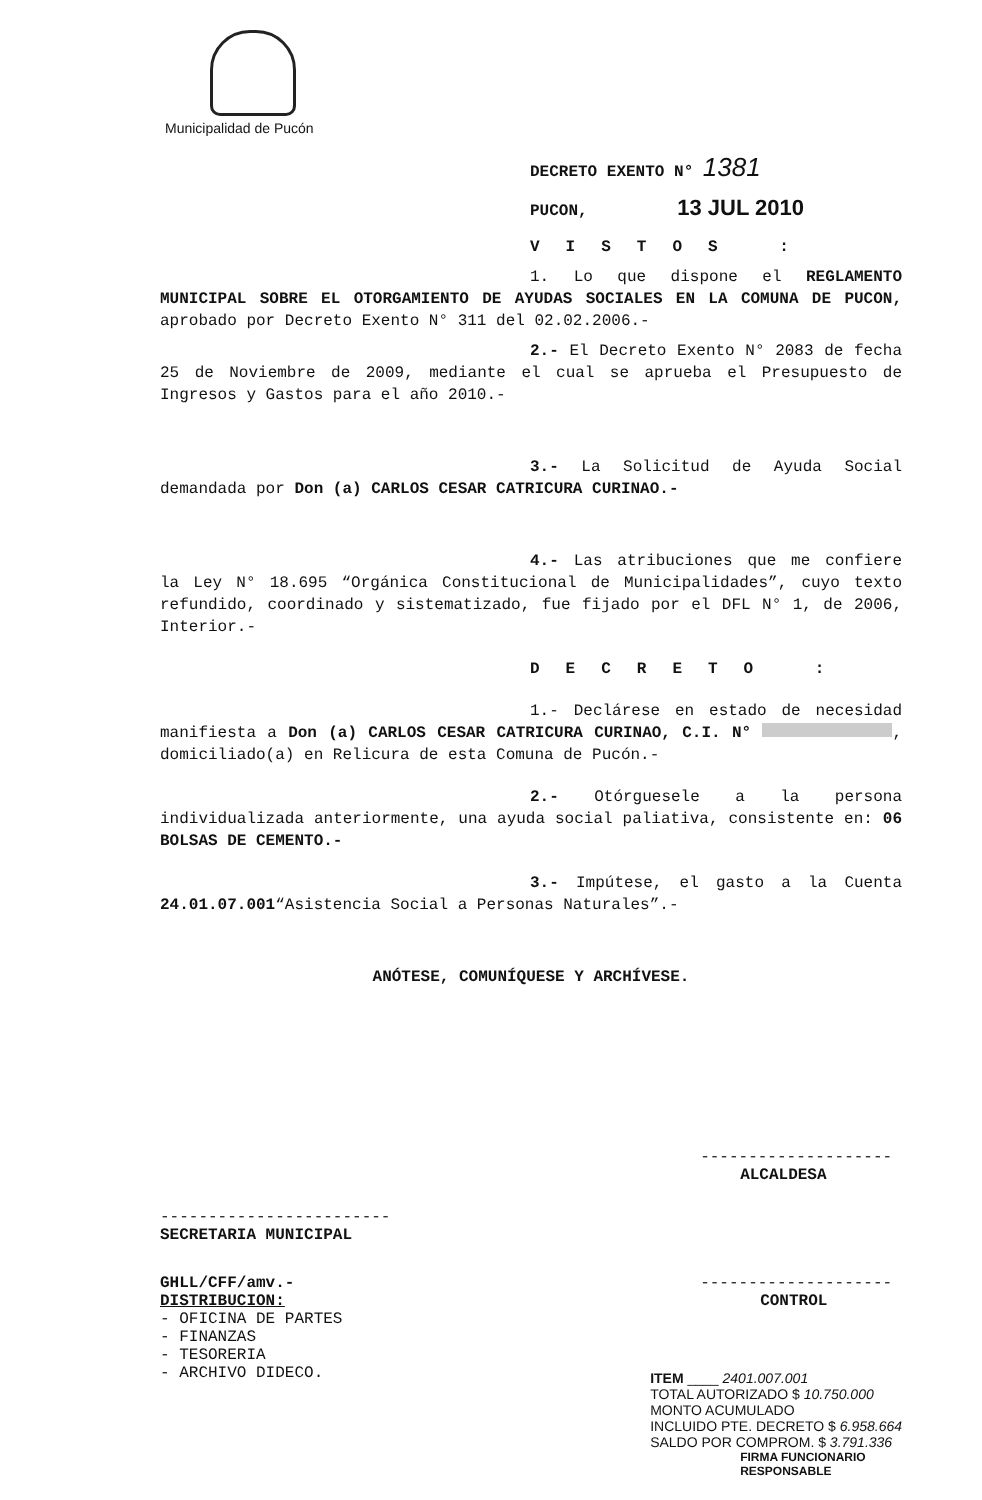Municipalidad de Pucón
DECRETO EXENTO N° 1381
PUCON, 13 JUL 2010
VISTOS :
1. Lo que dispone el REGLAMENTO MUNICIPAL SOBRE EL OTORGAMIENTO DE AYUDAS SOCIALES EN LA COMUNA DE PUCON, aprobado por Decreto Exento N° 311 del 02.02.2006.-
2.- El Decreto Exento N° 2083 de fecha 25 de Noviembre de 2009, mediante el cual se aprueba el Presupuesto de Ingresos y Gastos para el año 2010.-
3.- La Solicitud de Ayuda Social demandada por Don (a) CARLOS CESAR CATRICURA CURINAO.-
4.- Las atribuciones que me confiere la Ley N° 18.695 “Orgánica Constitucional de Municipalidades”, cuyo texto refundido, coordinado y sistematizado, fue fijado por el DFL N° 1, de 2006, Interior.-
DECRETO :
1.- Declárese en estado de necesidad manifiesta a Don (a) CARLOS CESAR CATRICURA CURINAO, C.I. N° , domiciliado(a) en Relicura de esta Comuna de Pucón.-
2.- Otórguesele a la persona individualizada anteriormente, una ayuda social paliativa, consistente en: 06 BOLSAS DE CEMENTO.-
3.- Impútese, el gasto a la Cuenta 24.01.07.001“Asistencia Social a Personas Naturales”.-
ANÓTESE, COMUNÍQUESE Y ARCHÍVESE.
------------------------
SECRETARIA MUNICIPAL
GHLL/CFF/amv.-
DISTRIBUCION:
- OFICINA DE PARTES
- FINANZAS
- TESORERIA
- ARCHIVO DIDECO.
--------------------
ALCALDESA
--------------------
CONTROL
ITEM ____ 2401.007.001
TOTAL AUTORIZADO $ 10.750.000
MONTO ACUMULADO
INCLUIDO PTE. DECRETO $ 6.958.664
SALDO POR COMPROM. $ 3.791.336
FIRMA FUNCIONARIO
RESPONSABLE